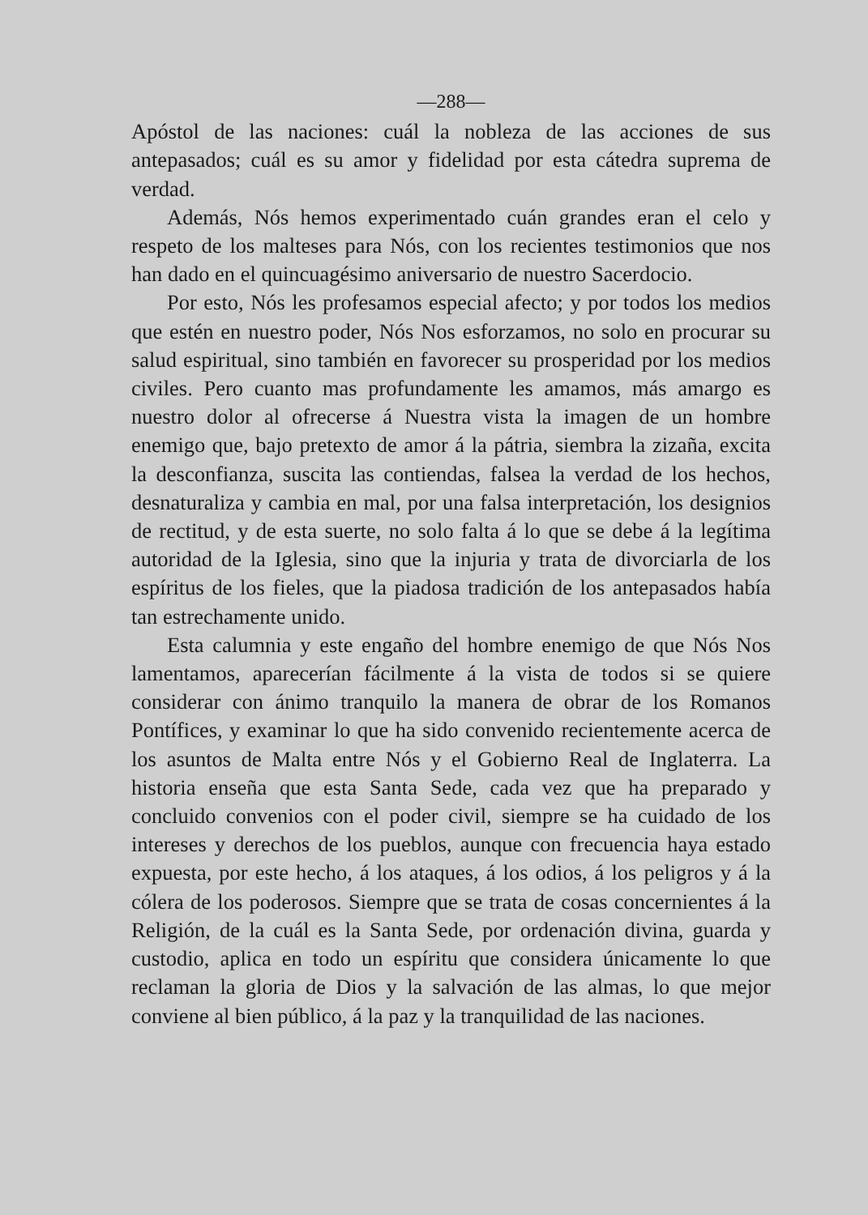—288—
Apóstol de las naciones: cuál la nobleza de las acciones de sus antepasados; cuál es su amor y fidelidad por esta cátedra suprema de verdad.
Además, Nós hemos experimentado cuán grandes eran el celo y respeto de los malteses para Nós, con los recientes testimonios que nos han dado en el quincuagésimo aniversario de nuestro Sacerdocio.
Por esto, Nós les profesamos especial afecto; y por todos los medios que estén en nuestro poder, Nós Nos esforzamos, no solo en procurar su salud espiritual, sino también en favorecer su prosperidad por los medios civiles. Pero cuanto mas profundamente les amamos, más amargo es nuestro dolor al ofrecerse á Nuestra vista la imagen de un hombre enemigo que, bajo pretexto de amor á la pátria, siembra la zizaña, excita la desconfianza, suscita las contiendas, falsea la verdad de los hechos, desnaturaliza y cambia en mal, por una falsa interpretación, los designios de rectitud, y de esta suerte, no solo falta á lo que se debe á la legítima autoridad de la Iglesia, sino que la injuria y trata de divorciarla de los espíritus de los fieles, que la piadosa tradición de los antepasados había tan estrechamente unido.
Esta calumnia y este engaño del hombre enemigo de que Nós Nos lamentamos, aparecerían fácilmente á la vista de todos si se quiere considerar con ánimo tranquilo la manera de obrar de los Romanos Pontífices, y examinar lo que ha sido convenido recientemente acerca de los asuntos de Malta entre Nós y el Gobierno Real de Inglaterra. La historia enseña que esta Santa Sede, cada vez que ha preparado y concluido convenios con el poder civil, siempre se ha cuidado de los intereses y derechos de los pueblos, aunque con frecuencia haya estado expuesta, por este hecho, á los ataques, á los odios, á los peligros y á la cólera de los poderosos. Siempre que se trata de cosas concernientes á la Religión, de la cuál es la Santa Sede, por ordenación divina, guarda y custodio, aplica en todo un espíritu que considera únicamente lo que reclaman la gloria de Dios y la salvación de las almas, lo que mejor conviene al bien público, á la paz y la tranquilidad de las naciones.